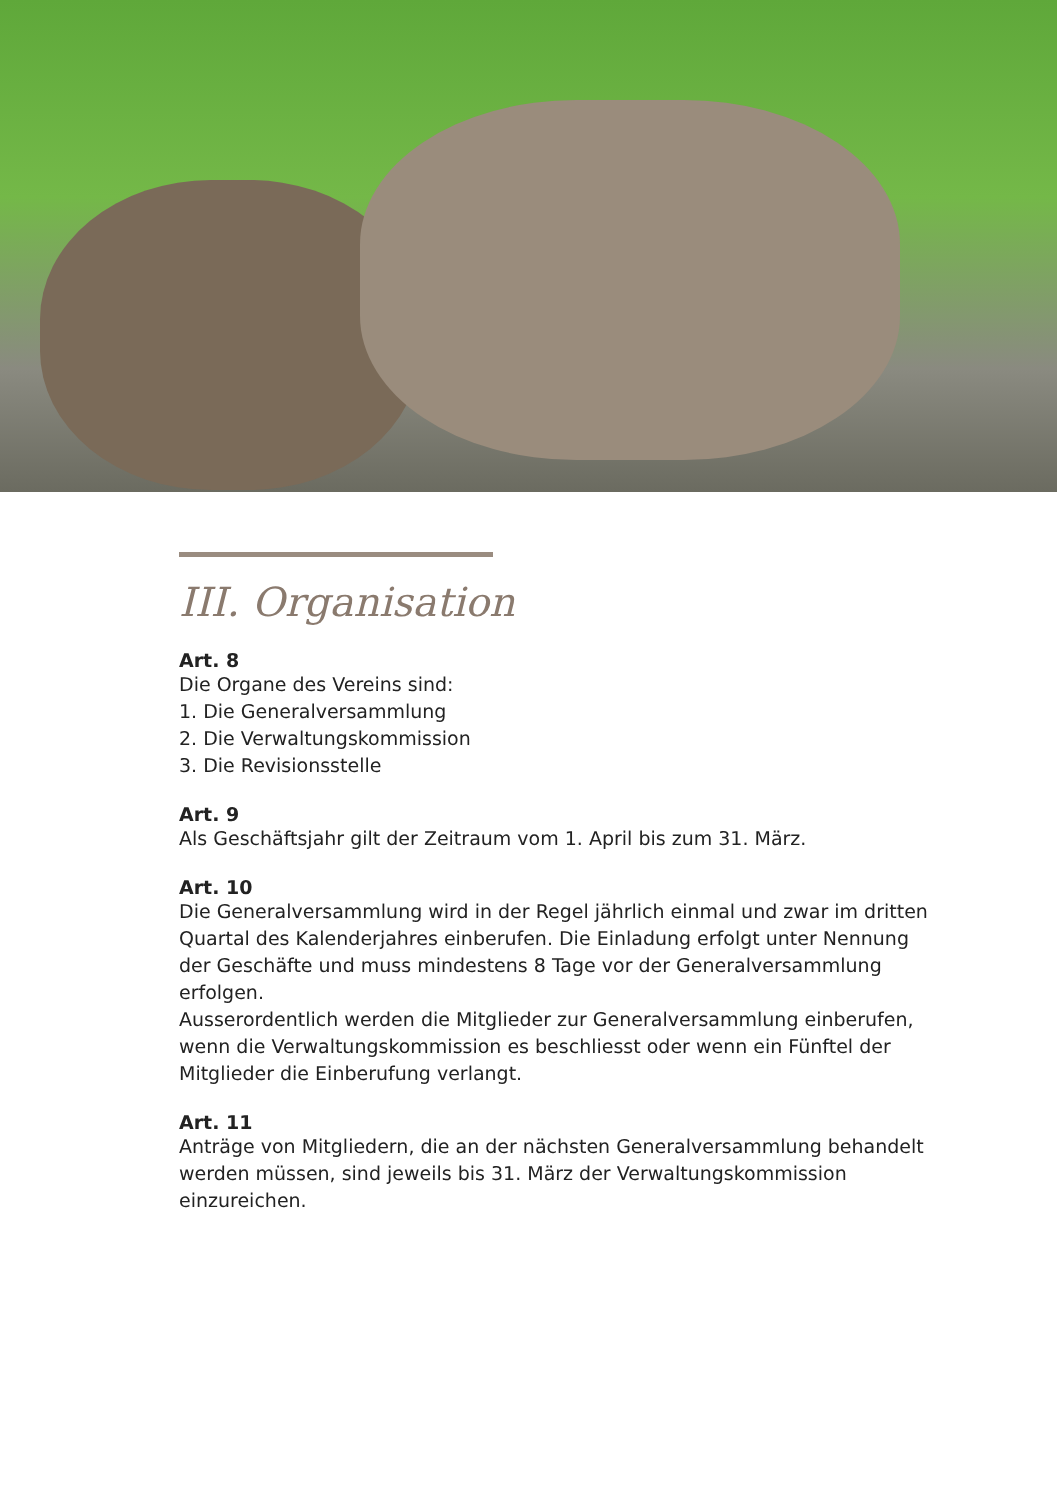III. Organisation
Art. 8
Die Organe des Vereins sind:
1. Die Generalversammlung
2. Die Verwaltungskommission
3. Die Revisionsstelle
Art. 9
Als Geschäftsjahr gilt der Zeitraum vom 1. April bis zum 31. März.
Art. 10
Die Generalversammlung wird in der Regel jährlich einmal und zwar im dritten Quartal des Kalenderjahres einberufen. Die Einladung erfolgt unter Nennung der Geschäfte und muss mindestens 8 Tage vor der Generalversammlung erfolgen.
Ausserordentlich werden die Mitglieder zur Generalversammlung einberufen, wenn die Verwaltungskommission es beschliesst oder wenn ein Fünftel der Mitglieder die Einberufung verlangt.
Art. 11
Anträge von Mitgliedern, die an der nächsten Generalversammlung behandelt werden müssen, sind jeweils bis 31. März der Verwaltungskommission einzureichen.